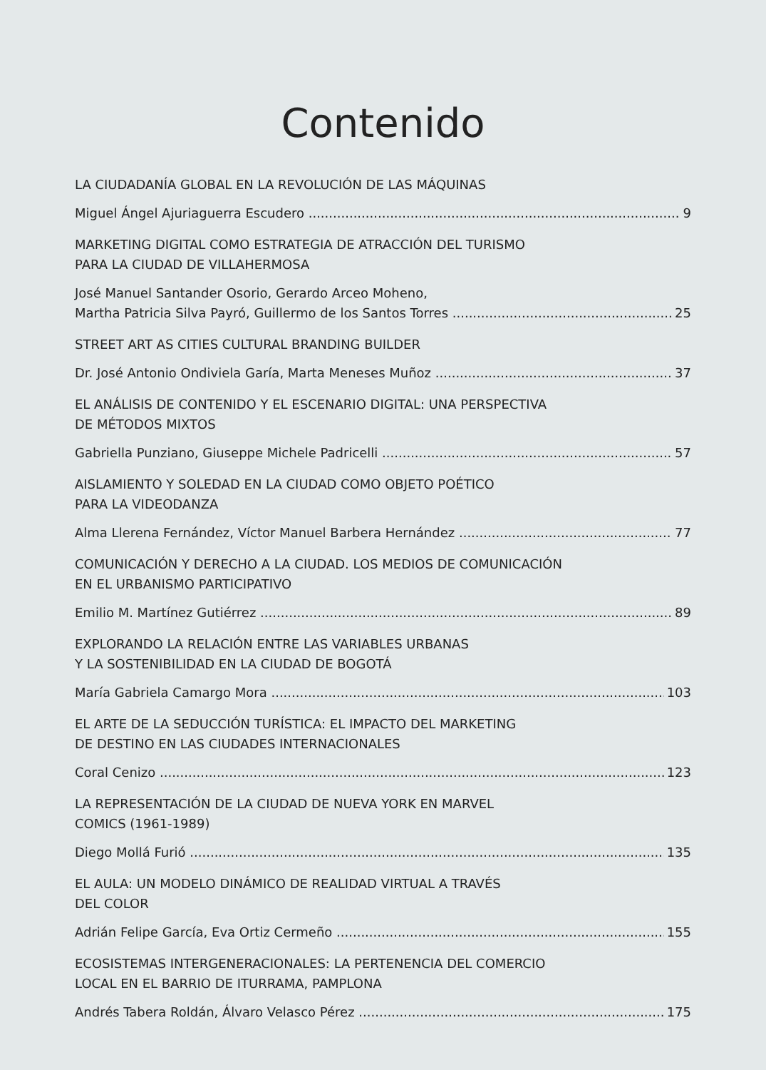Contenido
LA CIUDADANÍA GLOBAL EN LA REVOLUCIÓN DE LAS MÁQUINAS
Miguel Ángel Ajuriaguerra Escudero 9
MARKETING DIGITAL COMO ESTRATEGIA DE ATRACCIÓN DEL TURISMO
PARA LA CIUDAD DE VILLAHERMOSA
José Manuel Santander Osorio, Gerardo Arceo Moheno,
Martha Patricia Silva Payró, Guillermo de los Santos Torres 25
STREET ART AS CITIES CULTURAL BRANDING BUILDER
Dr. José Antonio Ondiviela Garía, Marta Meneses Muñoz 37
EL ANÁLISIS DE CONTENIDO Y EL ESCENARIO DIGITAL: UNA PERSPECTIVA
DE MÉTODOS MIXTOS
Gabriella Punziano, Giuseppe Michele Padricelli 57
AISLAMIENTO Y SOLEDAD EN LA CIUDAD COMO OBJETO POÉTICO
PARA LA VIDEODANZA
Alma Llerena Fernández, Víctor Manuel Barbera Hernández 77
COMUNICACIÓN Y DERECHO A LA CIUDAD. LOS MEDIOS DE COMUNICACIÓN
EN EL URBANISMO PARTICIPATIVO
Emilio M. Martínez Gutiérrez 89
EXPLORANDO LA RELACIÓN ENTRE LAS VARIABLES URBANAS
Y LA SOSTENIBILIDAD EN LA CIUDAD DE BOGOTÁ
María Gabriela Camargo Mora 103
EL ARTE DE LA SEDUCCIÓN TURÍSTICA: EL IMPACTO DEL MARKETING
DE DESTINO EN LAS CIUDADES INTERNACIONALES
Coral Cenizo 123
LA REPRESENTACIÓN DE LA CIUDAD DE NUEVA YORK EN MARVEL
COMICS (1961-1989)
Diego Mollá Furió 135
EL AULA: UN MODELO DINÁMICO DE REALIDAD VIRTUAL A TRAVÉS
DEL COLOR
Adrián Felipe García, Eva Ortiz Cermeño 155
ECOSISTEMAS INTERGENERACIONALES: LA PERTENENCIA DEL COMERCIO
LOCAL EN EL BARRIO DE ITURRAMA, PAMPLONA
Andrés Tabera Roldán, Álvaro Velasco Pérez 175